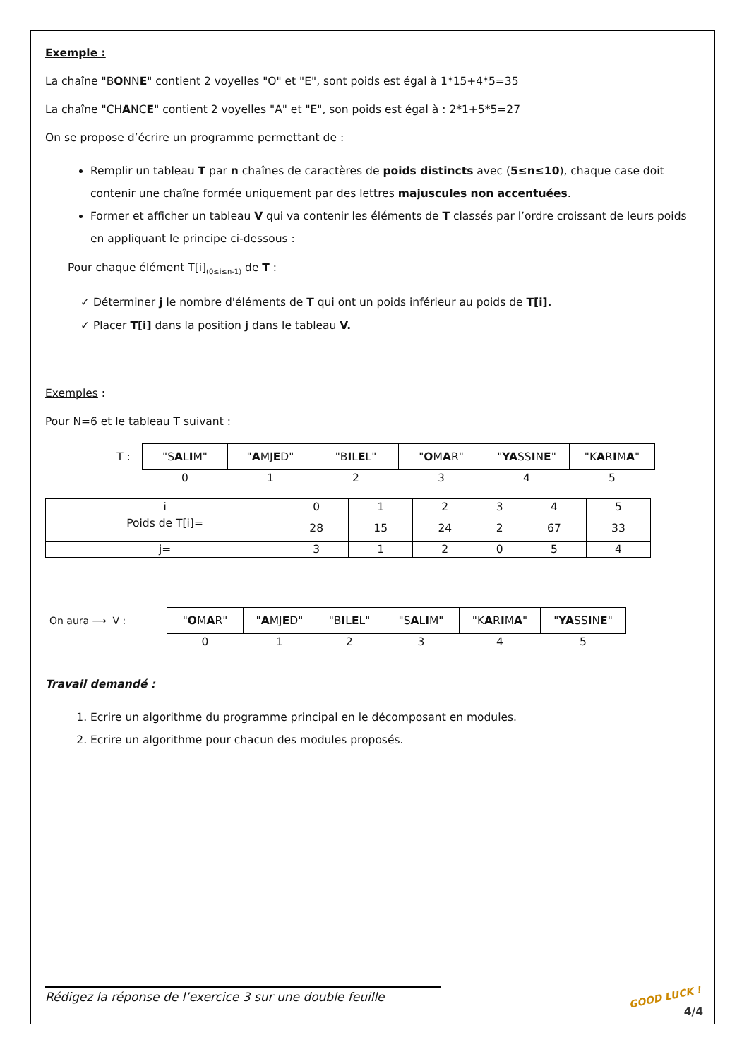Exemple :
La chaîne "BONNE" contient 2 voyelles "O" et "E", sont poids est égal à 1*15+4*5=35
La chaîne "CHANCE" contient 2 voyelles "A" et "E", son poids est égal à : 2*1+5*5=27
On se propose d’écrire un programme permettant de :
Remplir un tableau T par n chaînes de caractères de poids distincts avec (5≤n≤10), chaque case doit contenir une chaîne formée uniquement par des lettres majuscules non accentuées.
Former et afficher un tableau V qui va contenir les éléments de T classés par l’ordre croissant de leurs poids en appliquant le principe ci-dessous :
Pour chaque élément T[i]<sub>(0≤i≤n-1)</sub> de T :
✓ Déterminer j le nombre d'éléments de T qui ont un poids inférieur au poids de T[i].
✓ Placer T[i] dans la position j dans le tableau V.
Exemples :
Pour N=6 et le tableau T suivant :
| T : | "S A L I M" | " A MJ E D" | "B I L E L" | " O M A R" | " YA SS I N E " | "K A R I M A " |
| | 0 | 1 | 2 | 3 | 4 | 5 |
| i | 0 | 1 | 2 | 3 | 4 | 5 |
| Poids de T[i]= | 28 | 15 | 24 | 2 | 67 | 33 |
| j= | 3 | 1 | 2 | 0 | 5 | 4 |
| On aura ⟶ V : | " O M A R" | " A MJ E D" | "B I L E L" | "S A L I M" | "K A R I M A " | " YA SS I N E " |
| | 0 | 1 | 2 | 3 | 4 | 5 |
Travail demandé :
1. Ecrire un algorithme du programme principal en le décomposant en modules.
2. Ecrire un algorithme pour chacun des modules proposés.
Rédigez la réponse de l’exercice 3 sur une double feuille
GOOD LUCK !
4/4